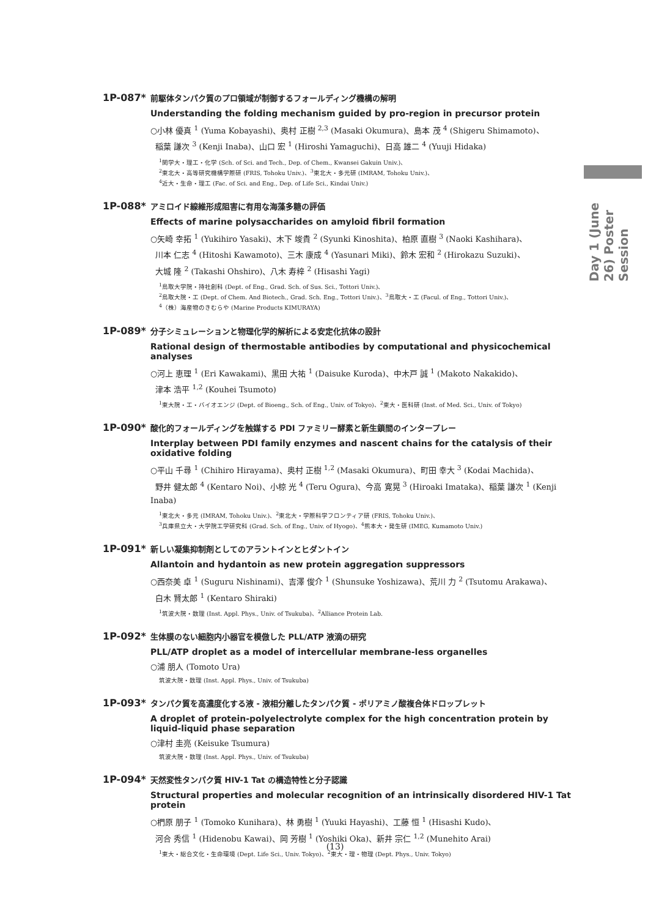Day 1 (June 26) Poster Session
1P-087*
前駆体タンパク質のプロ領域が制御するフォールディング機構の解明
Understanding the folding mechanism guided by pro-region in precursor protein
○小林 優真 <sup>1</sup> (Yuma Kobayashi)、奥村 正樹 <sup>2,3</sup> (Masaki Okumura)、島本 茂 <sup>4</sup> (Shigeru Shimamoto)、
稲葉 謙次 <sup>3</sup> (Kenji Inaba)、山口 宏 <sup>1</sup> (Hiroshi Yamaguchi)、日高 雄二 <sup>4</sup> (Yuuji Hidaka)
<sup>1</sup> 関学大・理工・化学 (Sch. of Sci. and Tech., Dep. of Chem., Kwansei Gakuin Univ.)、
<sup>2</sup> 東北大・高等研究機構学際研 (FRIS, Tohoku Univ.)、<sup>3</sup>東北大・多元研 (IMRAM, Tohoku Univ.)、
<sup>4</sup> 近大・生命・理工 (Fac. of Sci. and Eng., Dep. of Life Sci., Kindai Univ.)
1P-088*
アミロイド線維形成阻害に有用な海藻多糖の評価
Effects of marine polysaccharides on amyloid fibril formation
○矢崎 幸拓 <sup>1</sup> (Yukihiro Yasaki)、木下 竣貴 <sup>2</sup> (Syunki Kinoshita)、柏原 直樹 <sup>3</sup> (Naoki Kashihara)、
川本 仁志 <sup>4</sup> (Hitoshi Kawamoto)、三木 康成 <sup>4</sup> (Yasunari Miki)、鈴木 宏和 <sup>2</sup> (Hirokazu Suzuki)、
大城 隆 <sup>2</sup> (Takashi Ohshiro)、八木 寿梓 <sup>2</sup> (Hisashi Yagi)
<sup>1</sup> 鳥取大学院・持社創科 (Dept. of Eng., Grad. Sch. of Sus. Sci., Tottori Univ.)、
<sup>2</sup> 鳥取大院・工 (Dept. of Chem. And Biotech., Grad. Sch. Eng., Tottori Univ.)、<sup>3</sup>鳥取大・工 (Facul. of Eng., Tottori Univ.)、
<sup>4</sup>（株）海産物のきむらや (Marine Products KIMURAYA)
1P-089*
分子シミュレーションと物理化学的解析による安定化抗体の設計
Rational design of thermostable antibodies by computational and physicochemical analyses
○河上 恵理 <sup>1</sup> (Eri Kawakami)、黒田 大祐 <sup>1</sup> (Daisuke Kuroda)、中木戸 誠 <sup>1</sup> (Makoto Nakakido)、
津本 浩平 <sup>1,2</sup> (Kouhei Tsumoto)
<sup>1</sup> 東大院・工・バイオエンジ (Dept. of Bioeng., Sch. of Eng., Univ. of Tokyo)、<sup>2</sup>東大・医科研 (Inst. of Med. Sci., Univ. of Tokyo)
1P-090*
酸化的フォールディングを触媒する PDI ファミリー酵素と新生鎖間のインタープレー
Interplay between PDI family enzymes and nascent chains for the catalysis of their oxidative folding
○平山 千尋 <sup>1</sup> (Chihiro Hirayama)、奥村 正樹 <sup>1,2</sup> (Masaki Okumura)、町田 幸大 <sup>3</sup> (Kodai Machida)、
野井 健太郎 <sup>4</sup> (Kentaro Noi)、小椋 光 <sup>4</sup> (Teru Ogura)、今高 寛晃 <sup>3</sup> (Hiroaki Imataka)、稲葉 謙次 <sup>1</sup> (Kenji Inaba)
<sup>1</sup> 東北大・多元 (IMRAM, Tohoku Univ.)、<sup>2</sup>東北大・学際科学フロンティア研 (FRIS, Tohoku Univ.)、
<sup>3</sup> 兵庫県立大・大学院工学研究科 (Grad. Sch. of Eng., Univ. of Hyogo)、<sup>4</sup>熊本大・発生研 (IMEG, Kumamoto Univ.)
1P-091*
新しい凝集抑制剤としてのアラントインとヒダントイン
Allantoin and hydantoin as new protein aggregation suppressors
○西奈美 卓 <sup>1</sup> (Suguru Nishinami)、吉澤 俊介 <sup>1</sup> (Shunsuke Yoshizawa)、荒川 力 <sup>2</sup> (Tsutomu Arakawa)、
白木 賢太郎 <sup>1</sup> (Kentaro Shiraki)
<sup>1</sup> 筑波大院・数理 (Inst. Appl. Phys., Univ. of Tsukuba)、<sup>2</sup>Alliance Protein Lab.
1P-092*
生体膜のない細胞内小器官を模倣した PLL/ATP 液滴の研究
PLL/ATP droplet as a model of intercellular membrane-less organelles
○浦 朋人 (Tomoto Ura)
筑波大院・数理 (Inst. Appl. Phys., Univ. of Tsukuba)
1P-093*
タンパク質を高濃度化する液 - 液相分離したタンパク質 - ポリアミノ酸複合体ドロップレット
A droplet of protein-polyelectrolyte complex for the high concentration protein by liquid-liquid phase separation
○津村 圭亮 (Keisuke Tsumura)
筑波大院・数理 (Inst. Appl. Phys., Univ. of Tsukuba)
1P-094*
天然変性タンパク質 HIV-1 Tat の構造特性と分子認識
Structural properties and molecular recognition of an intrinsically disordered HIV-1 Tat protein
○椚原 朋子 <sup>1</sup> (Tomoko Kunihara)、林 勇樹 <sup>1</sup> (Yuuki Hayashi)、工藤 恒 <sup>1</sup> (Hisashi Kudo)、
河合 秀信 <sup>1</sup> (Hidenobu Kawai)、岡 芳樹 <sup>1</sup> (Yoshiki Oka)、新井 宗仁 <sup>1,2</sup> (Munehito Arai)
<sup>1</sup> 東大・総合文化・生命環境 (Dept. Life Sci., Univ. Tokyo)、<sup>2</sup>東大・理・物理 (Dept. Phys., Univ. Tokyo)
(13)